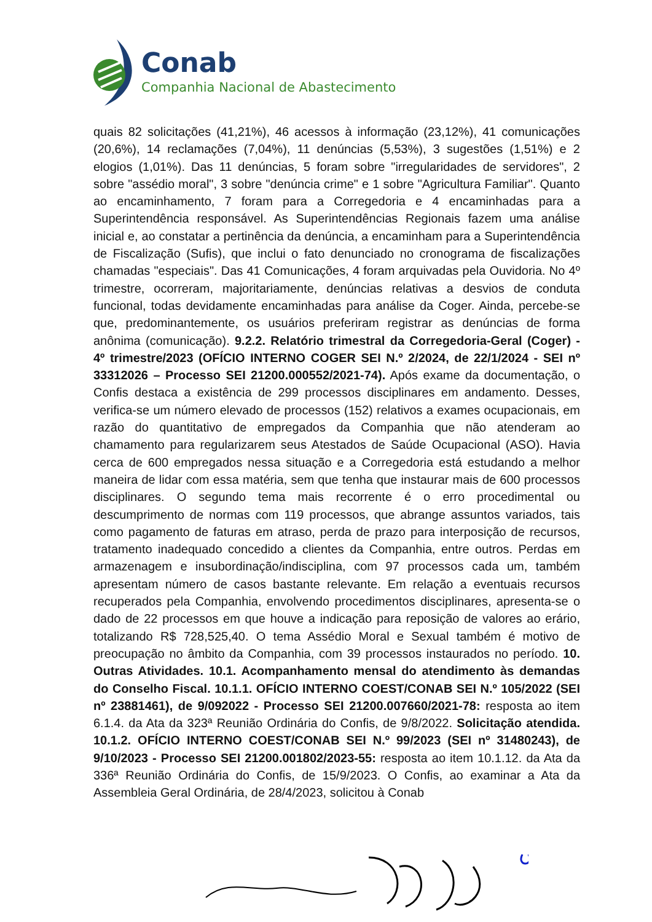Conab
Companhia Nacional de Abastecimento
quais 82 solicitações (41,21%), 46 acessos à informação (23,12%), 41 comunicações (20,6%), 14 reclamações (7,04%), 11 denúncias (5,53%), 3 sugestões (1,51%) e 2 elogios (1,01%). Das 11 denúncias, 5 foram sobre "irregularidades de servidores", 2 sobre "assédio moral", 3 sobre "denúncia crime" e 1 sobre "Agricultura Familiar". Quanto ao encaminhamento, 7 foram para a Corregedoria e 4 encaminhadas para a Superintendência responsável. As Superintendências Regionais fazem uma análise inicial e, ao constatar a pertinência da denúncia, a encaminham para a Superintendência de Fiscalização (Sufis), que inclui o fato denunciado no cronograma de fiscalizações chamadas "especiais". Das 41 Comunicações, 4 foram arquivadas pela Ouvidoria. No 4º trimestre, ocorreram, majoritariamente, denúncias relativas a desvios de conduta funcional, todas devidamente encaminhadas para análise da Coger. Ainda, percebe-se que, predominantemente, os usuários preferiram registrar as denúncias de forma anônima (comunicação). 9.2.2. Relatório trimestral da Corregedoria-Geral (Coger) - 4º trimestre/2023 (OFÍCIO INTERNO COGER SEI N.º 2/2024, de 22/1/2024 - SEI nº 33312026 – Processo SEI 21200.000552/2021-74). Após exame da documentação, o Confis destaca a existência de 299 processos disciplinares em andamento. Desses, verifica-se um número elevado de processos (152) relativos a exames ocupacionais, em razão do quantitativo de empregados da Companhia que não atenderam ao chamamento para regularizarem seus Atestados de Saúde Ocupacional (ASO). Havia cerca de 600 empregados nessa situação e a Corregedoria está estudando a melhor maneira de lidar com essa matéria, sem que tenha que instaurar mais de 600 processos disciplinares. O segundo tema mais recorrente é o erro procedimental ou descumprimento de normas com 119 processos, que abrange assuntos variados, tais como pagamento de faturas em atraso, perda de prazo para interposição de recursos, tratamento inadequado concedido a clientes da Companhia, entre outros. Perdas em armazenagem e insubordinação/indisciplina, com 97 processos cada um, também apresentam número de casos bastante relevante. Em relação a eventuais recursos recuperados pela Companhia, envolvendo procedimentos disciplinares, apresenta-se o dado de 22 processos em que houve a indicação para reposição de valores ao erário, totalizando R$ 728,525,40. O tema Assédio Moral e Sexual também é motivo de preocupação no âmbito da Companhia, com 39 processos instaurados no período. 10. Outras Atividades. 10.1. Acompanhamento mensal do atendimento às demandas do Conselho Fiscal. 10.1.1. OFÍCIO INTERNO COEST/CONAB SEI N.º 105/2022 (SEI nº 23881461), de 9/092022 - Processo SEI 21200.007660/2021-78: resposta ao item 6.1.4. da Ata da 323ª Reunião Ordinária do Confis, de 9/8/2022. Solicitação atendida. 10.1.2. OFÍCIO INTERNO COEST/CONAB SEI N.º 99/2023 (SEI nº 31480243), de 9/10/2023 - Processo SEI 21200.001802/2023-55: resposta ao item 10.1.12. da Ata da 336ª Reunião Ordinária do Confis, de 15/9/2023. O Confis, ao examinar a Ata da Assembleia Geral Ordinária, de 28/4/2023, solicitou à Conab